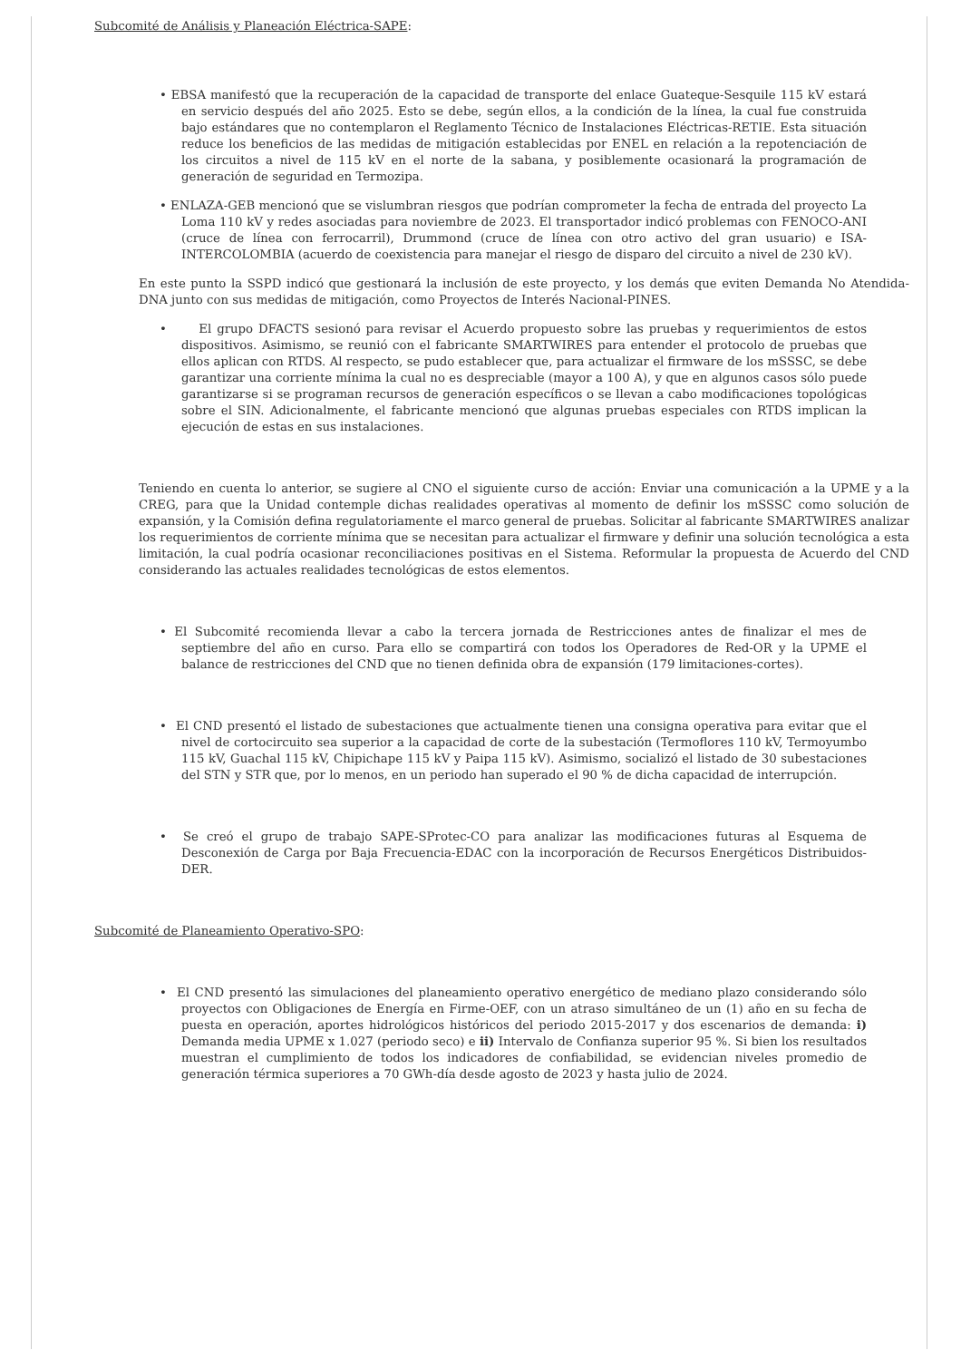Subcomité de Análisis y Planeación Eléctrica-SAPE:
• EBSA manifestó que la recuperación de la capacidad de transporte del enlace Guateque-Sesquile 115 kV estará en servicio después del año 2025. Esto se debe, según ellos, a la condición de la línea, la cual fue construida bajo estándares que no contemplaron el Reglamento Técnico de Instalaciones Eléctricas-RETIE. Esta situación reduce los beneficios de las medidas de mitigación establecidas por ENEL en relación a la repotenciación de los circuitos a nivel de 115 kV en el norte de la sabana, y posiblemente ocasionará la programación de generación de seguridad en Termozipa.
• ENLAZA-GEB mencionó que se vislumbran riesgos que podrían comprometer la fecha de entrada del proyecto La Loma 110 kV y redes asociadas para noviembre de 2023. El transportador indicó problemas con FENOCO-ANI (cruce de línea con ferrocarril), Drummond (cruce de línea con otro activo del gran usuario) e ISA-INTERCOLOMBIA (acuerdo de coexistencia para manejar el riesgo de disparo del circuito a nivel de 230 kV).
En este punto la SSPD indicó que gestionará la inclusión de este proyecto, y los demás que eviten Demanda No Atendida-DNA junto con sus medidas de mitigación, como Proyectos de Interés Nacional-PINES.
• El grupo DFACTS sesionó para revisar el Acuerdo propuesto sobre las pruebas y requerimientos de estos dispositivos. Asimismo, se reunió con el fabricante SMARTWIRES para entender el protocolo de pruebas que ellos aplican con RTDS. Al respecto, se pudo establecer que, para actualizar el firmware de los mSSSC, se debe garantizar una corriente mínima la cual no es despreciable (mayor a 100 A), y que en algunos casos sólo puede garantizarse si se programan recursos de generación específicos o se llevan a cabo modificaciones topológicas sobre el SIN. Adicionalmente, el fabricante mencionó que algunas pruebas especiales con RTDS implican la ejecución de estas en sus instalaciones.
Teniendo en cuenta lo anterior, se sugiere al CNO el siguiente curso de acción: Enviar una comunicación a la UPME y a la CREG, para que la Unidad contemple dichas realidades operativas al momento de definir los mSSSC como solución de expansión, y la Comisión defina regulatoriamente el marco general de pruebas. Solicitar al fabricante SMARTWIRES analizar los requerimientos de corriente mínima que se necesitan para actualizar el firmware y definir una solución tecnológica a esta limitación, la cual podría ocasionar reconciliaciones positivas en el Sistema. Reformular la propuesta de Acuerdo del CND considerando las actuales realidades tecnológicas de estos elementos.
• El Subcomité recomienda llevar a cabo la tercera jornada de Restricciones antes de finalizar el mes de septiembre del año en curso. Para ello se compartirá con todos los Operadores de Red-OR y la UPME el balance de restricciones del CND que no tienen definida obra de expansión (179 limitaciones-cortes).
• El CND presentó el listado de subestaciones que actualmente tienen una consigna operativa para evitar que el nivel de cortocircuito sea superior a la capacidad de corte de la subestación (Termoflores 110 kV, Termoyumbo 115 kV, Guachal 115 kV, Chipichape 115 kV y Paipa 115 kV). Asimismo, socializó el listado de 30 subestaciones del STN y STR que, por lo menos, en un periodo han superado el 90 % de dicha capacidad de interrupción.
• Se creó el grupo de trabajo SAPE-SProtec-CO para analizar las modificaciones futuras al Esquema de Desconexión de Carga por Baja Frecuencia-EDAC con la incorporación de Recursos Energéticos Distribuidos-DER.
Subcomité de Planeamiento Operativo-SPO:
• El CND presentó las simulaciones del planeamiento operativo energético de mediano plazo considerando sólo proyectos con Obligaciones de Energía en Firme-OEF, con un atraso simultáneo de un (1) año en su fecha de puesta en operación, aportes hidrológicos históricos del periodo 2015-2017 y dos escenarios de demanda: i) Demanda media UPME x 1.027 (periodo seco) e ii) Intervalo de Confianza superior 95 %. Si bien los resultados muestran el cumplimiento de todos los indicadores de confiabilidad, se evidencian niveles promedio de generación térmica superiores a 70 GWh-día desde agosto de 2023 y hasta julio de 2024.